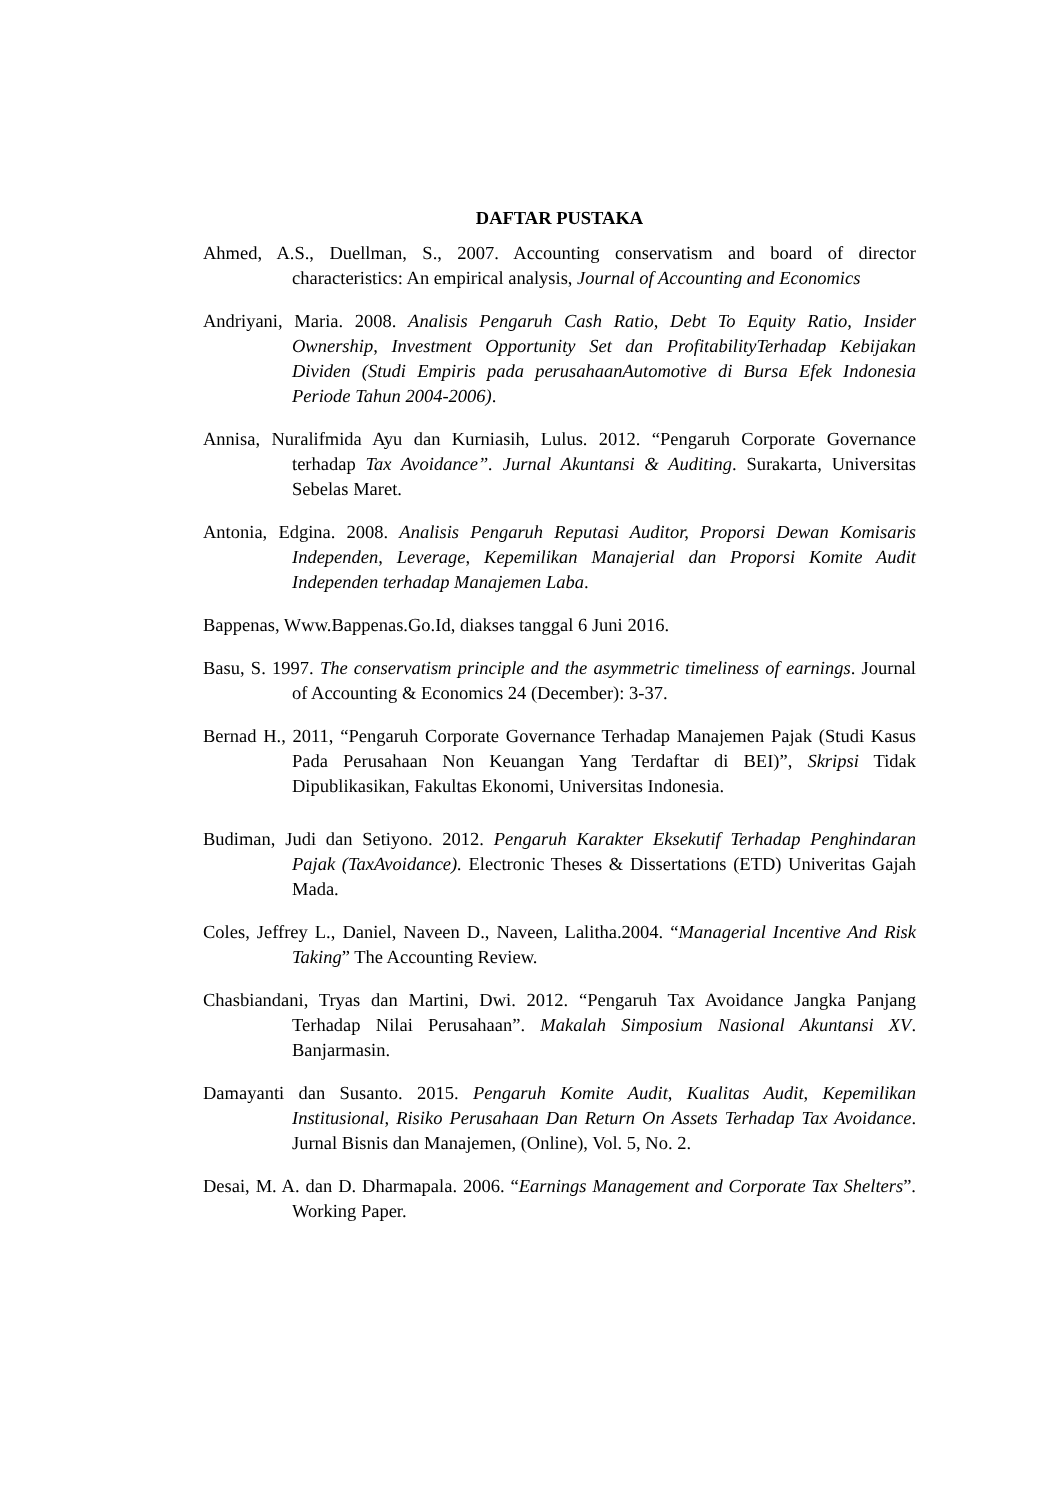DAFTAR PUSTAKA
Ahmed, A.S., Duellman, S., 2007. Accounting conservatism and board of director characteristics: An empirical analysis, Journal of Accounting and Economics
Andriyani, Maria. 2008. Analisis Pengaruh Cash Ratio, Debt To Equity Ratio, Insider Ownership, Investment Opportunity Set dan ProfitabilityTerhadap Kebijakan Dividen (Studi Empiris pada perusahaanAutomotive di Bursa Efek Indonesia Periode Tahun 2004-2006).
Annisa, Nuralifmida Ayu dan Kurniasih, Lulus. 2012. “Pengaruh Corporate Governance terhadap Tax Avoidance”. Jurnal Akuntansi & Auditing. Surakarta, Universitas Sebelas Maret.
Antonia, Edgina. 2008. Analisis Pengaruh Reputasi Auditor, Proporsi Dewan Komisaris Independen, Leverage, Kepemilikan Manajerial dan Proporsi Komite Audit Independen terhadap Manajemen Laba.
Bappenas, Www.Bappenas.Go.Id, diakses tanggal 6 Juni 2016.
Basu, S. 1997. The conservatism principle and the asymmetric timeliness of earnings. Journal of Accounting & Economics 24 (December): 3-37.
Bernad H., 2011, “Pengaruh Corporate Governance Terhadap Manajemen Pajak (Studi Kasus Pada Perusahaan Non Keuangan Yang Terdaftar di BEI)”, Skripsi Tidak Dipublikasikan, Fakultas Ekonomi, Universitas Indonesia.
Budiman, Judi dan Setiyono. 2012. Pengaruh Karakter Eksekutif Terhadap Penghindaran Pajak (TaxAvoidance). Electronic Theses & Dissertations (ETD) Univeritas Gajah Mada.
Coles, Jeffrey L., Daniel, Naveen D., Naveen, Lalitha.2004. “Managerial Incentive And Risk Taking” The Accounting Review.
Chasbiandani, Tryas dan Martini, Dwi. 2012. “Pengaruh Tax Avoidance Jangka Panjang Terhadap Nilai Perusahaan”. Makalah Simposium Nasional Akuntansi XV. Banjarmasin.
Damayanti dan Susanto. 2015. Pengaruh Komite Audit, Kualitas Audit, Kepemilikan Institusional, Risiko Perusahaan Dan Return On Assets Terhadap Tax Avoidance. Jurnal Bisnis dan Manajemen, (Online), Vol. 5, No. 2.
Desai, M. A. dan D. Dharmapala. 2006. “Earnings Management and Corporate Tax Shelters”. Working Paper.